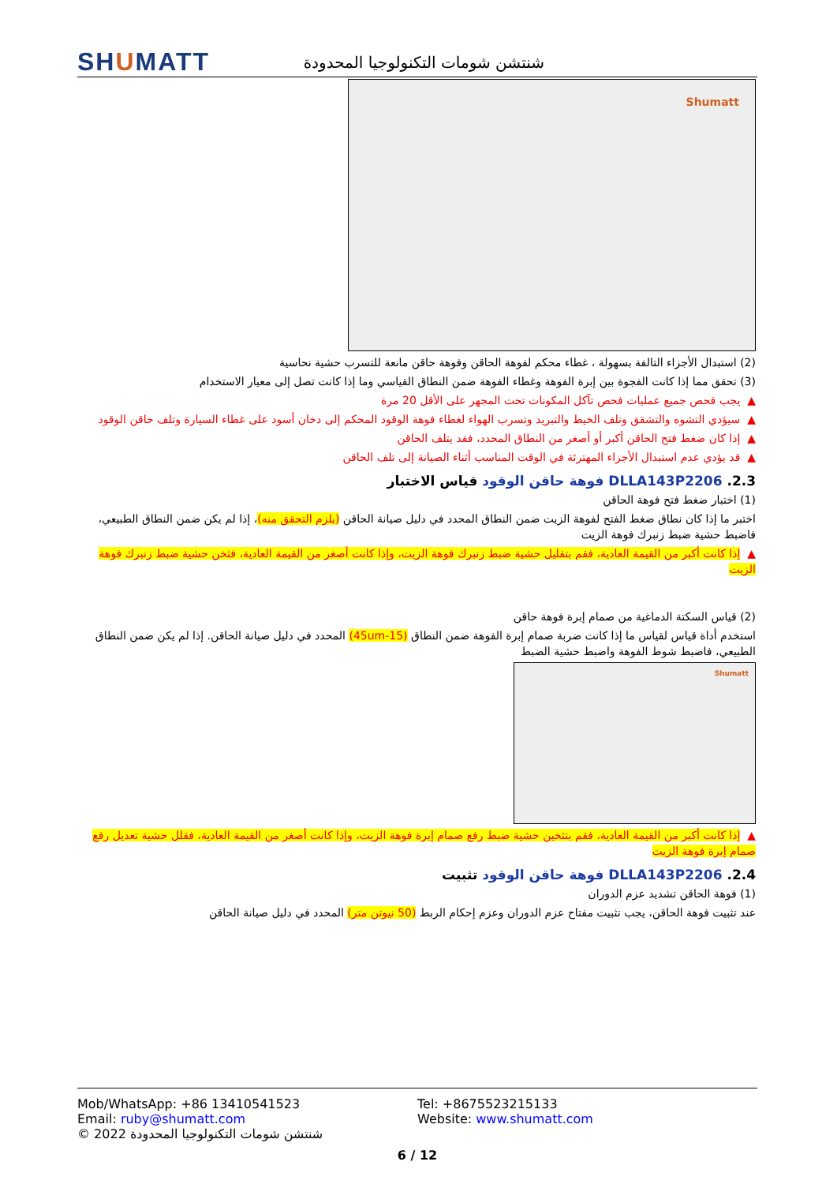SHUMATT
شنتشن شومات التكنولوجيا المحدودة
Shumatt
(2) استبدال الأجزاء التالفة بسهولة ، غطاء محكم لفوهة الحاقن وفوهة حاقن مانعة للتسرب حشية نحاسية
(3) تحقق مما إذا كانت الفجوة بين إبرة الفوهة وغطاء الفوهة ضمن النطاق القياسي وما إذا كانت تصل إلى معيار الاستخدام
▲ يجب فحص جميع عمليات فحص تآكل المكونات تحت المجهر على الأقل 20 مرة
▲ سيؤدي التشوه والتشقق وتلف الخيط والتبريد وتسرب الهواء لغطاء فوهة الوقود المحكم إلى دخان أسود على غطاء السيارة وتلف حاقن الوقود
▲ إذا كان ضغط فتح الحاقن أكبر أو أصغر من النطاق المحدد، فقد يتلف الحاقن
▲ قد يؤدي عدم استبدال الأجزاء المهترئة في الوقت المناسب أثناء الصيانة إلى تلف الحاقن
2.3. DLLA143P2206 فوهة حاقن الوقود قياس الاختبار
(1) اختبار ضغط فتح فوهة الحاقن
اختبر ما إذا كان نطاق ضغط الفتح لفوهة الزيت ضمن النطاق المحدد في دليل صيانة الحاقن (يلزم التحقق منه)، إذا لم يكن ضمن النطاق الطبيعي، فاضبط حشية ضبط زنبرك فوهة الزيت
▲ إذا كانت أكبر من القيمة العادية، فقم بتقليل حشية ضبط زنبرك فوهة الزيت، وإذا كانت أصغر من القيمة العادية، فثخن حشية ضبط زنبرك فوهة الزيت
(2) قياس السكتة الدماغية من صمام إبرة فوهة حاقن
استخدم أداة قياس لقياس ما إذا كانت ضربة صمام إبرة الفوهة ضمن النطاق (15-45um) المحدد في دليل صيانة الحاقن. إذا لم يكن ضمن النطاق الطبيعي، فاضبط شوط الفوهة واضبط حشية الضبط
Shumatt
▲ إذا كانت أكبر من القيمة العادية، فقم بتثخين حشية ضبط رفع صمام إبرة فوهة الزيت، وإذا كانت أصغر من القيمة العادية، فقلل حشية تعديل رفع صمام إبرة فوهة الزيت
2.4. DLLA143P2206 فوهة حاقن الوقود تثبيت
(1) فوهة الحاقن تشديد عزم الدوران
عند تثبيت فوهة الحاقن، يجب تثبيت مفتاح عزم الدوران وعزم إحكام الربط (50 نيوتن متر) المحدد في دليل صيانة الحاقن
Mob/WhatsApp: +86 13410541523 Tel: +8675523215133
Email: ruby@shumatt.com Website: www.shumatt.com
© 2022 شنتشن شومات التكنولوجيا المحدودة
6 / 12